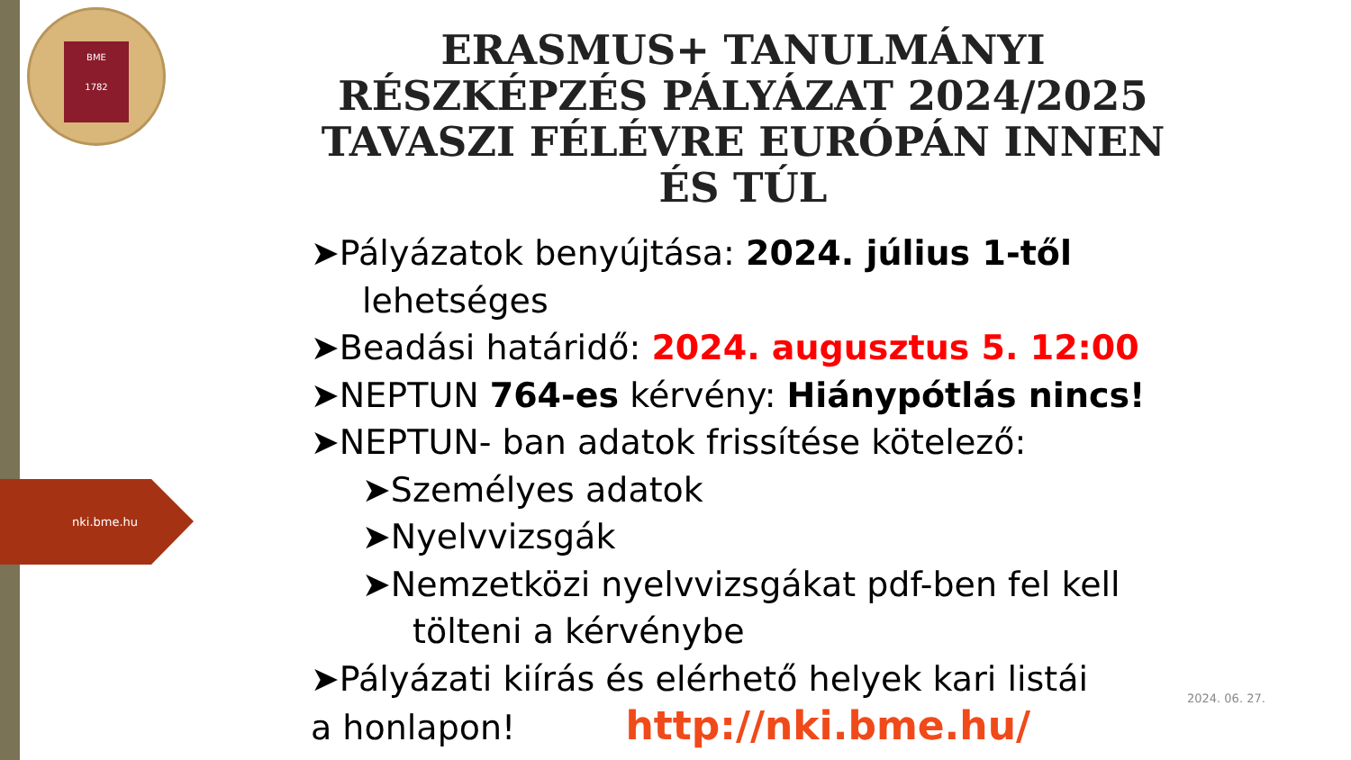BME
1782
nki.bme.hu
ERASMUS+ TANULMÁNYI RÉSZKÉPZÉS PÁLYÁZAT 2024/2025 TAVASZI FÉLÉVRE EURÓPÁN INNEN ÉS TÚL
➤Pályázatok benyújtása: 2024. július 1-től
lehetséges
➤Beadási határidő: 2024. augusztus 5. 12:00
➤NEPTUN 764-es kérvény: Hiánypótlás nincs!
➤NEPTUN- ban adatok frissítése kötelező:
➤Személyes adatok
➤Nyelvvizsgák
➤Nemzetközi nyelvvizsgákat pdf-ben fel kell
tölteni a kérvénybe
➤Pályázati kiírás és elérhető helyek kari listái
a honlapon! http://nki.bme.hu/
2024. 06. 27.